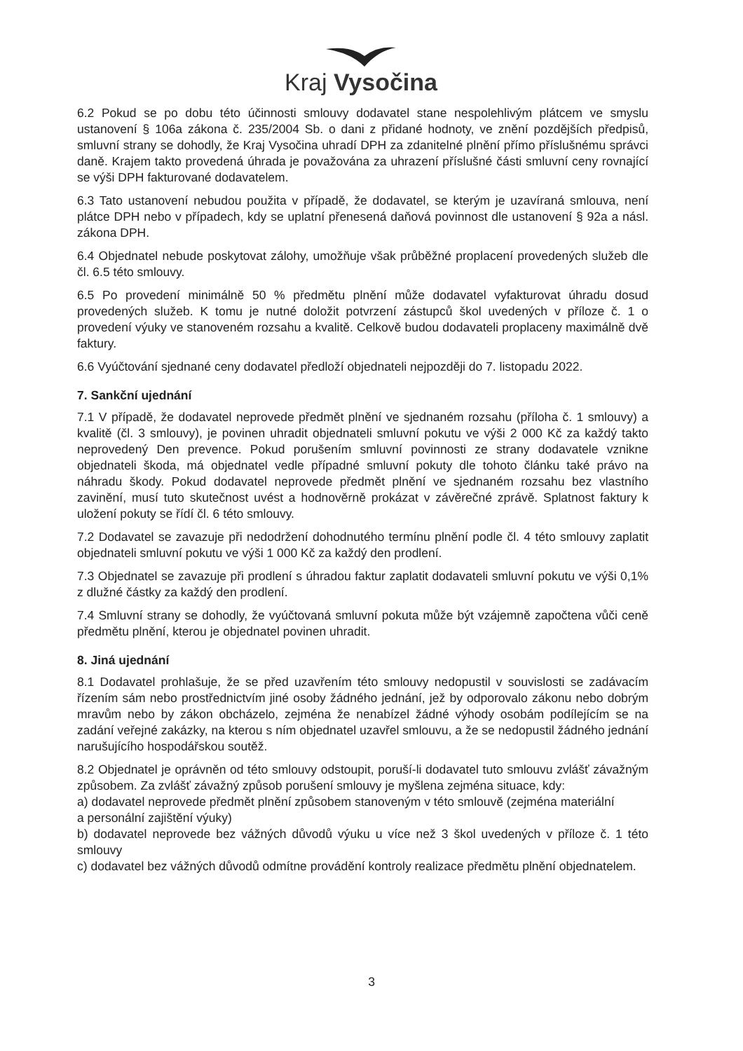Kraj Vysočina
6.2 Pokud se po dobu této účinnosti smlouvy dodavatel stane nespolehlivým plátcem ve smyslu ustanovení § 106a zákona č. 235/2004 Sb. o dani z přidané hodnoty, ve znění pozdějších předpisů, smluvní strany se dohodly, že Kraj Vysočina uhradí DPH za zdanitelné plnění přímo příslušnému správci daně. Krajem takto provedená úhrada je považována za uhrazení příslušné části smluvní ceny rovnající se výši DPH fakturované dodavatelem.
6.3 Tato ustanovení nebudou použita v případě, že dodavatel, se kterým je uzavíraná smlouva, není plátce DPH nebo v případech, kdy se uplatní přenesená daňová povinnost dle ustanovení § 92a a násl. zákona DPH.
6.4 Objednatel nebude poskytovat zálohy, umožňuje však průběžné proplacení provedených služeb dle čl. 6.5 této smlouvy.
6.5 Po provedení minimálně 50 % předmětu plnění může dodavatel vyfakturovat úhradu dosud provedených služeb. K tomu je nutné doložit potvrzení zástupců škol uvedených v příloze č. 1 o provedení výuky ve stanoveném rozsahu a kvalitě. Celkově budou dodavateli proplaceny maximálně dvě faktury.
6.6 Vyúčtování sjednané ceny dodavatel předloží objednateli nejpozději do 7. listopadu 2022.
7. Sankční ujednání
7.1 V případě, že dodavatel neprovede předmět plnění ve sjednaném rozsahu (příloha č. 1 smlouvy) a kvalitě (čl. 3 smlouvy), je povinen uhradit objednateli smluvní pokutu ve výši 2 000 Kč za každý takto neprovedený Den prevence. Pokud porušením smluvní povinnosti ze strany dodavatele vznikne objednateli škoda, má objednatel vedle případné smluvní pokuty dle tohoto článku také právo na náhradu škody. Pokud dodavatel neprovede předmět plnění ve sjednaném rozsahu bez vlastního zavinění, musí tuto skutečnost uvést a hodnověrně prokázat v závěrečné zprávě. Splatnost faktury k uložení pokuty se řídí čl. 6 této smlouvy.
7.2 Dodavatel se zavazuje při nedodržení dohodnutého termínu plnění podle čl. 4 této smlouvy zaplatit objednateli smluvní pokutu ve výši 1 000 Kč za každý den prodlení.
7.3 Objednatel se zavazuje při prodlení s úhradou faktur zaplatit dodavateli smluvní pokutu ve výši 0,1% z dlužné částky za každý den prodlení.
7.4 Smluvní strany se dohodly, že vyúčtovaná smluvní pokuta může být vzájemně započtena vůči ceně předmětu plnění, kterou je objednatel povinen uhradit.
8. Jiná ujednání
8.1 Dodavatel prohlašuje, že se před uzavřením této smlouvy nedopustil v souvislosti se zadávacím řízením sám nebo prostřednictvím jiné osoby žádného jednání, jež by odporovalo zákonu nebo dobrým mravům nebo by zákon obcházelo, zejména že nenabízel žádné výhody osobám podílejícím se na zadání veřejné zakázky, na kterou s ním objednatel uzavřel smlouvu, a že se nedopustil žádného jednání narušujícího hospodářskou soutěž.
8.2 Objednatel je oprávněn od této smlouvy odstoupit, poruší-li dodavatel tuto smlouvu zvlášť závažným způsobem. Za zvlášť závažný způsob porušení smlouvy je myšlena zejména situace, kdy:
a) dodavatel neprovede předmět plnění způsobem stanoveným v této smlouvě (zejména materiální
a personální zajištění výuky)
b) dodavatel neprovede bez vážných důvodů výuku u více než 3 škol uvedených v příloze č. 1 této smlouvy
c) dodavatel bez vážných důvodů odmítne provádění kontroly realizace předmětu plnění objednatelem.
3